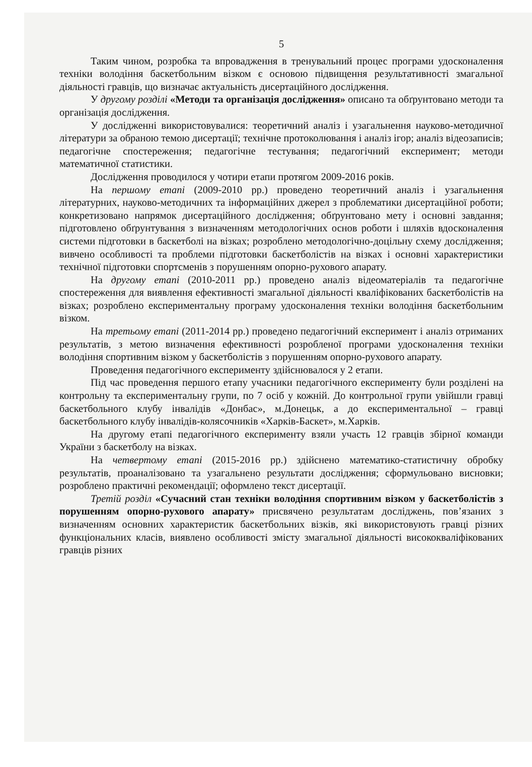5
Таким чином, розробка та впровадження в тренувальний процес програми удосконалення техніки володіння баскетбольним візком є основою підвищення результативності змагальної діяльності гравців, що визначає актуальність дисертаційного дослідження.
У другому розділі «Методи та організація дослідження» описано та обґрунтовано методи та організація дослідження.
У дослідженні використовувалися: теоретичний аналіз і узагальнення науково-методичної літератури за обраною темою дисертації; технічне протоколювання і аналіз ігор; аналіз відеозаписів; педагогічне спостереження; педагогічне тестування; педагогічний експеримент; методи математичної статистики.
Дослідження проводилося у чотири етапи протягом 2009-2016 років.
На першому етапі (2009-2010 рр.) проведено теоретичний аналіз і узагальнення літературних, науково-методичних та інформаційних джерел з проблематики дисертаційної роботи; конкретизовано напрямок дисертаційного дослідження; обґрунтовано мету і основні завдання; підготовлено обґрунтування з визначенням методологічних основ роботи і шляхів вдосконалення системи підготовки в баскетболі на візках; розроблено методологічно-доцільну схему дослідження; вивчено особливості та проблеми підготовки баскетболістів на візках і основні характеристики технічної підготовки спортсменів з порушенням опорно-рухового апарату.
На другому етапі (2010-2011 рр.) проведено аналіз відеоматеріалів та педагогічне спостереження для виявлення ефективності змагальної діяльності кваліфікованих баскетболістів на візках; розроблено експериментальну програму удосконалення техніки володіння баскетбольним візком.
На третьому етапі (2011-2014 рр.) проведено педагогічний експеримент і аналіз отриманих результатів, з метою визначення ефективності розробленої програми удосконалення техніки володіння спортивним візком у баскетболістів з порушенням опорно-рухового апарату.
Проведення педагогічного експерименту здійснювалося у 2 етапи.
Під час проведення першого етапу учасники педагогічного експерименту були розділені на контрольну та експериментальну групи, по 7 осіб у кожній. До контрольної групи увійшли гравці баскетбольного клубу інвалідів «Донбас», м.Донецьк, а до експериментальної – гравці баскетбольного клубу інвалідів-колясочників «Харків-Баскет», м.Харків.
На другому етапі педагогічного експерименту взяли участь 12 гравців збірної команди України з баскетболу на візках.
На четвертому етапі (2015-2016 рр.) здійснено математико-статистичну обробку результатів, проаналізовано та узагальнено результати дослідження; сформульовано висновки; розроблено практичні рекомендації; оформлено текст дисертації.
Третій розділ «Сучасний стан техніки володіння спортивним візком у баскетболістів з порушенням опорно-рухового апарату» присвячено результатам досліджень, пов’язаних з визначенням основних характеристик баскетбольних візків, які використовують гравці різних функціональних класів, виявлено особливості змісту змагальної діяльності висококваліфікованих гравців різних